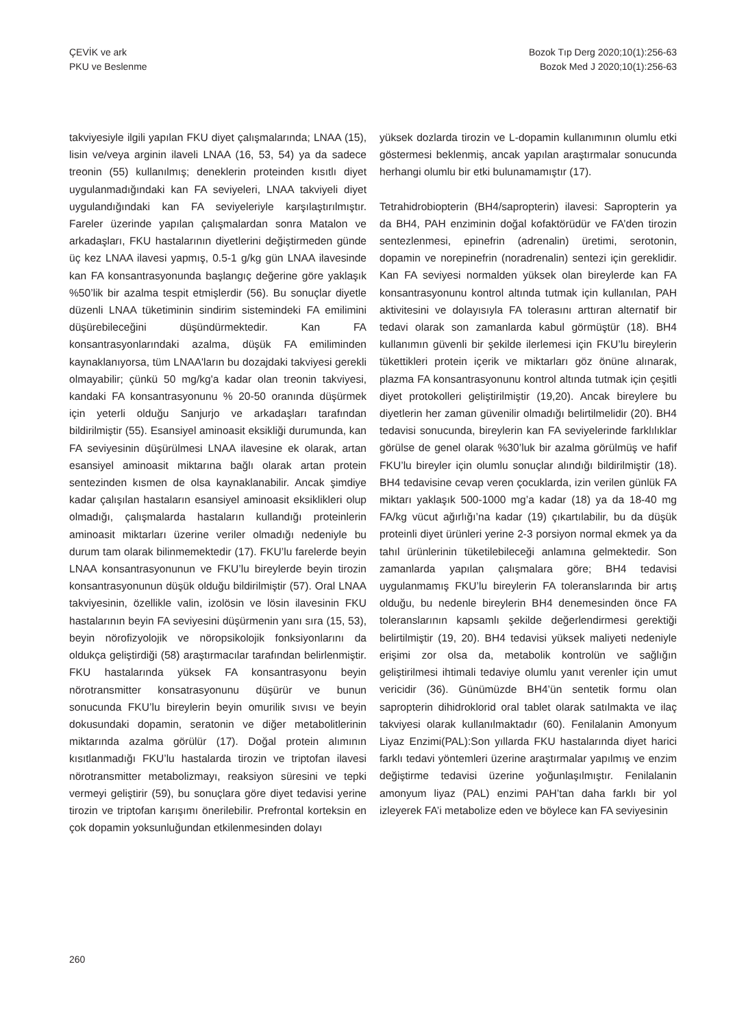ÇEVİK ve ark
PKU ve Beslenme
Bozok Tıp Derg 2020;10(1):256-63
Bozok Med J 2020;10(1):256-63
takviyesiyle ilgili yapılan FKU diyet çalışmalarında; LNAA (15), lisin ve/veya arginin ilaveli LNAA (16, 53, 54) ya da sadece treonin (55) kullanılmış; deneklerin proteinden kısıtlı diyet uygulanmadığındaki kan FA seviyeleri, LNAA takviyeli diyet uygulandığındaki kan FA seviyeleriyle karşılaştırılmıştır. Fareler üzerinde yapılan çalışmalardan sonra Matalon ve arkadaşları, FKU hastalarının diyetlerini değiştirmeden günde üç kez LNAA ilavesi yapmış, 0.5-1 g/kg gün LNAA ilavesinde kan FA konsantrasyonunda başlangıç değerine göre yaklaşık %50’lik bir azalma tespit etmişlerdir (56). Bu sonuçlar diyetle düzenli LNAA tüketiminin sindirim sistemindeki FA emilimini düşürebileceğini düşündürmektedir. Kan FA konsantrasyonlarındaki azalma, düşük FA emiliminden kaynaklanıyorsa, tüm LNAA'ların bu dozajdaki takviyesi gerekli olmayabilir; çünkü 50 mg/kg'a kadar olan treonin takviyesi, kandaki FA konsantrasyonunu % 20-50 oranında düşürmek için yeterli olduğu Sanjurjo ve arkadaşları tarafından bildirilmiştir (55). Esansiyel aminoasit eksikliği durumunda, kan FA seviyesinin düşürülmesi LNAA ilavesine ek olarak, artan esansiyel aminoasit miktarına bağlı olarak artan protein sentezinden kısmen de olsa kaynaklanabilir. Ancak şimdiye kadar çalışılan hastaların esansiyel aminoasit eksiklikleri olup olmadığı, çalışmalarda hastaların kullandığı proteinlerin aminoasit miktarları üzerine veriler olmadığı nedeniyle bu durum tam olarak bilinmemektedir (17). FKU’lu farelerde beyin LNAA konsantrasyonunun ve FKU’lu bireylerde beyin tirozin konsantrasyonunun düşük olduğu bildirilmiştir (57). Oral LNAA takviyesinin, özellikle valin, izolösin ve lösin ilavesinin FKU hastalarının beyin FA seviyesini düşürmenin yanı sıra (15, 53), beyin nörofizyolojik ve nöropsikolojik fonksiyonlarını da oldukça geliştirdiği (58) araştırmacılar tarafından belirlenmiştir. FKU hastalarında yüksek FA konsantrasyonu beyin nörotransmitter konsatrasyonunu düşürür ve bunun sonucunda FKU’lu bireylerin beyin omurilik sıvısı ve beyin dokusundaki dopamin, seratonin ve diğer metabolitlerinin miktarında azalma görülür (17). Doğal protein alımının kısıtlanmadığı FKU’lu hastalarda tirozin ve triptofan ilavesi nörotransmitter metabolizmayı, reaksiyon süresini ve tepki vermeyi geliştirir (59), bu sonuçlara göre diyet tedavisi yerine tirozin ve triptofan karışımı önerilebilir. Prefrontal korteksin en çok dopamin yoksunluğundan etkilenmesinden dolayı
yüksek dozlarda tirozin ve L-dopamin kullanımının olumlu etki göstermesi beklenmiş, ancak yapılan araştırmalar sonucunda herhangi olumlu bir etki bulunamamıştır (17).
Tetrahidrobiopterin (BH4/sapropterin) ilavesi: Sapropterin ya da BH4, PAH enziminin doğal kofaktörüdür ve FA’den tirozin sentezlenmesi, epinefrin (adrenalin) üretimi, serotonin, dopamin ve norepinefrin (noradrenalin) sentezi için gereklidir. Kan FA seviyesi normalden yüksek olan bireylerde kan FA konsantrasyonunu kontrol altında tutmak için kullanılan, PAH aktivitesini ve dolayısıyla FA tolerasını arttıran alternatif bir tedavi olarak son zamanlarda kabul görmüştür (18). BH4 kullanımın güvenli bir şekilde ilerlemesi için FKU’lu bireylerin tükettikleri protein içerik ve miktarları göz önüne alınarak, plazma FA konsantrasyonunu kontrol altında tutmak için çeşitli diyet protokolleri geliştirilmiştir (19,20). Ancak bireylere bu diyetlerin her zaman güvenilir olmadığı belirtilmelidir (20). BH4 tedavisi sonucunda, bireylerin kan FA seviyelerinde farklılıklar görülse de genel olarak %30’luk bir azalma görülmüş ve hafif FKU’lu bireyler için olumlu sonuçlar alındığı bildirilmiştir (18). BH4 tedavisine cevap veren çocuklarda, izin verilen günlük FA miktarı yaklaşık 500-1000 mg’a kadar (18) ya da 18-40 mg FA/kg vücut ağırlığı’na kadar (19) çıkartılabilir, bu da düşük proteinli diyet ürünleri yerine 2-3 porsiyon normal ekmek ya da tahıl ürünlerinin tüketilebileceği anlamına gelmektedir. Son zamanlarda yapılan çalışmalara göre; BH4 tedavisi uygulanmamış FKU’lu bireylerin FA toleranslarında bir artış olduğu, bu nedenle bireylerin BH4 denemesinden önce FA toleranslarının kapsamlı şekilde değerlendirmesi gerektiği belirtilmiştir (19, 20). BH4 tedavisi yüksek maliyeti nedeniyle erişimi zor olsa da, metabolik kontrolün ve sağlığın geliştirilmesi ihtimali tedaviye olumlu yanıt verenler için umut vericidir (36). Günümüzde BH4’ün sentetik formu olan sapropterin dihidroklorid oral tablet olarak satılmakta ve ilaç takviyesi olarak kullanılmaktadır (60). Fenilalanin Amonyum Liyaz Enzimi(PAL):Son yıllarda FKU hastalarında diyet harici farklı tedavi yöntemleri üzerine araştırmalar yapılmış ve enzim değiştirme tedavisi üzerine yoğunlaşılmıştır. Fenilalanin amonyum liyaz (PAL) enzimi PAH’tan daha farklı bir yol izleyerek FA’i metabolize eden ve böylece kan FA seviyesinin
260